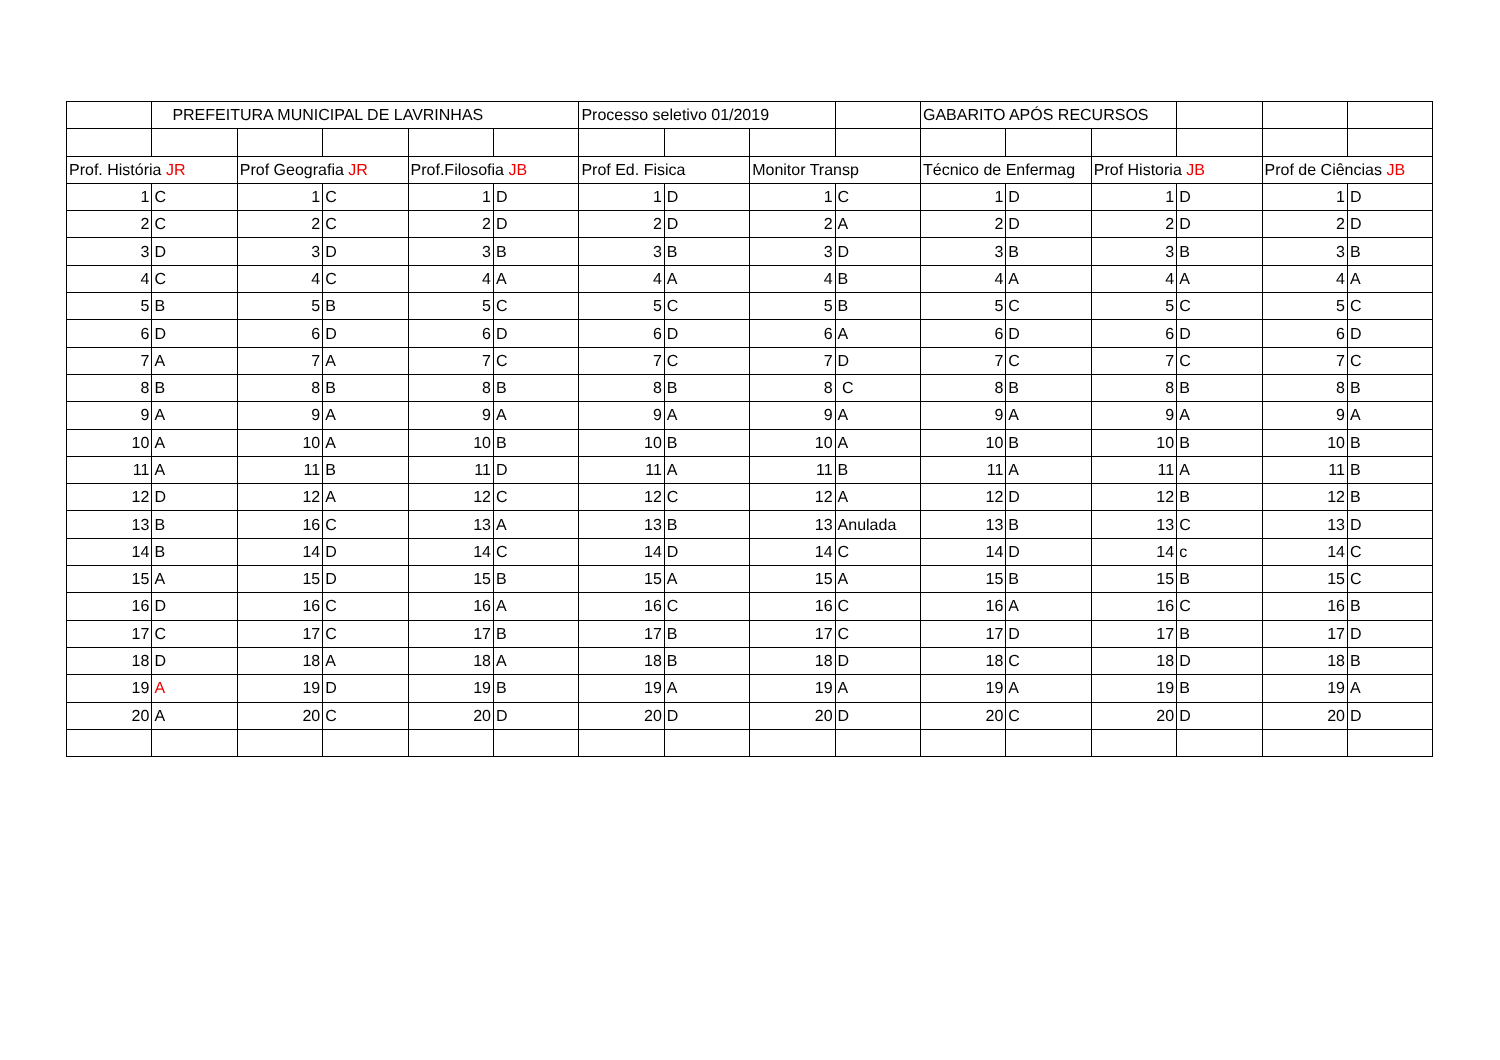| | PREFEITURA MUNICIPAL DE LAVRINHAS | | | | | Processo seletivo 01/2019 | | | | GABARITO APÓS RECURSOS | | | | | |
| Prof. História JR | | Prof Geografia JR | | Prof.Filosofia JB | | Prof Ed. Fisica | | Monitor Transp | | Técnico de Enfermag | | Prof Historia JB | | Prof de Ciências JB | |
| 1 | C | 1 | C | 1 | D | 1 | D | 1 | C | 1 | D | 1 | D | 1 | D |
| 2 | C | 2 | C | 2 | D | 2 | D | 2 | A | 2 | D | 2 | D | 2 | D |
| 3 | D | 3 | D | 3 | B | 3 | B | 3 | D | 3 | B | 3 | B | 3 | B |
| 4 | C | 4 | C | 4 | A | 4 | A | 4 | B | 4 | A | 4 | A | 4 | A |
| 5 | B | 5 | B | 5 | C | 5 | C | 5 | B | 5 | C | 5 | C | 5 | C |
| 6 | D | 6 | D | 6 | D | 6 | D | 6 | A | 6 | D | 6 | D | 6 | D |
| 7 | A | 7 | A | 7 | C | 7 | C | 7 | D | 7 | C | 7 | C | 7 | C |
| 8 | B | 8 | B | 8 | B | 8 | B | 8 | C | 8 | B | 8 | B | 8 | B |
| 9 | A | 9 | A | 9 | A | 9 | A | 9 | A | 9 | A | 9 | A | 9 | A |
| 10 | A | 10 | A | 10 | B | 10 | B | 10 | A | 10 | B | 10 | B | 10 | B |
| 11 | A | 11 | B | 11 | D | 11 | A | 11 | B | 11 | A | 11 | A | 11 | B |
| 12 | D | 12 | A | 12 | C | 12 | C | 12 | A | 12 | D | 12 | B | 12 | B |
| 13 | B | 16 | C | 13 | A | 13 | B | 13 | Anulada | 13 | B | 13 | C | 13 | D |
| 14 | B | 14 | D | 14 | C | 14 | D | 14 | C | 14 | D | 14 | c | 14 | C |
| 15 | A | 15 | D | 15 | B | 15 | A | 15 | A | 15 | B | 15 | B | 15 | C |
| 16 | D | 16 | C | 16 | A | 16 | C | 16 | C | 16 | A | 16 | C | 16 | B |
| 17 | C | 17 | C | 17 | B | 17 | B | 17 | C | 17 | D | 17 | B | 17 | D |
| 18 | D | 18 | A | 18 | A | 18 | B | 18 | D | 18 | C | 18 | D | 18 | B |
| 19 | A | 19 | D | 19 | B | 19 | A | 19 | A | 19 | A | 19 | B | 19 | A |
| 20 | A | 20 | C | 20 | D | 20 | D | 20 | D | 20 | C | 20 | D | 20 | D |